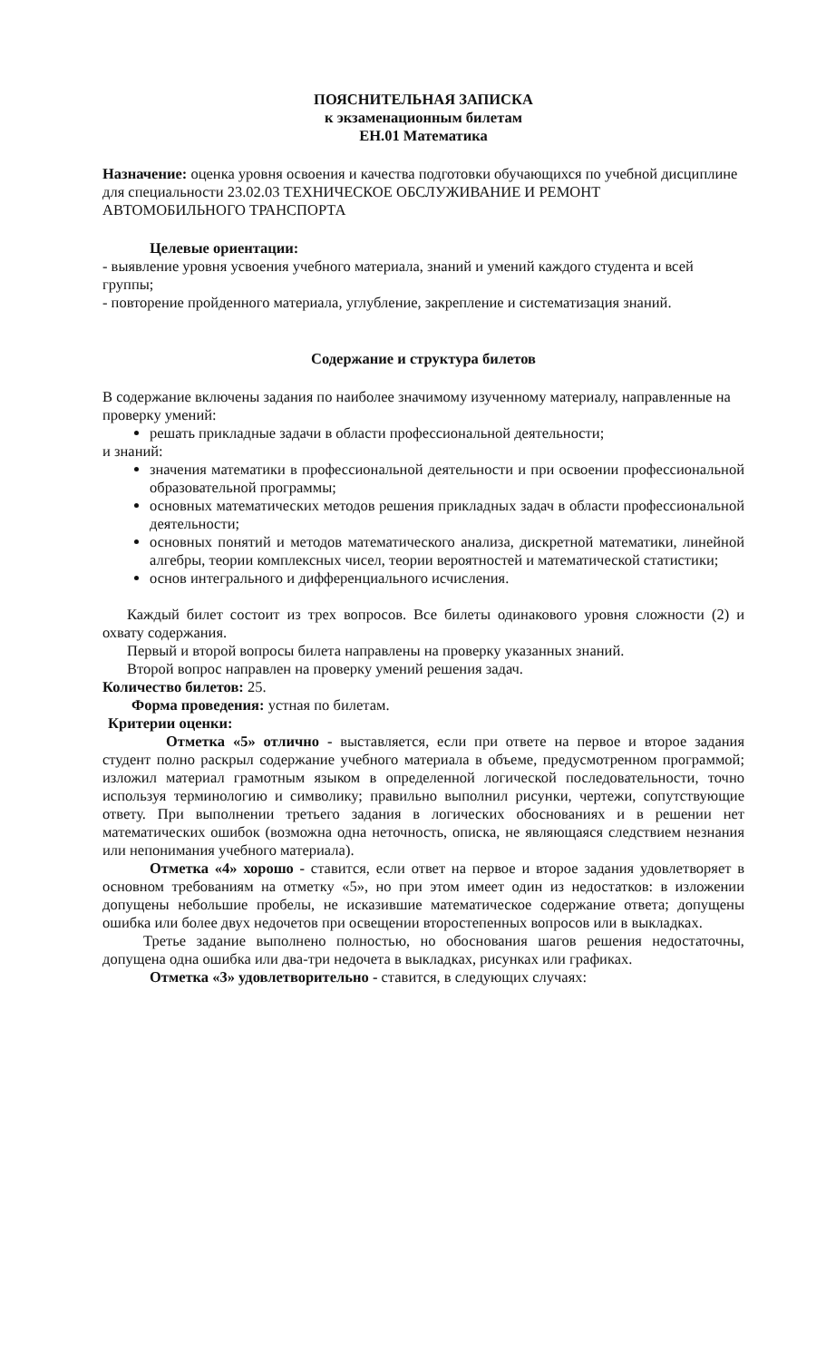ПОЯСНИТЕЛЬНАЯ ЗАПИСКА
к экзаменационным билетам
ЕН.01 Математика
Назначение: оценка уровня освоения и качества подготовки обучающихся по учебной дисциплине для специальности 23.02.03 ТЕХНИЧЕСКОЕ ОБСЛУЖИВАНИЕ И РЕМОНТ АВТОМОБИЛЬНОГО ТРАНСПОРТА
Целевые ориентации:
- выявление уровня усвоения учебного материала, знаний и умений каждого студента и всей группы;
- повторение пройденного материала, углубление, закрепление и систематизация знаний.
Содержание и структура билетов
В содержание включены задания по наиболее значимому изученному материалу, направленные на проверку умений:
решать прикладные задачи в области профессиональной деятельности;
и знаний:
значения математики в профессиональной деятельности и при освоении профессиональной образовательной программы;
основных математических методов решения прикладных задач в области профессиональной деятельности;
основных понятий и методов математического анализа, дискретной математики, линейной алгебры, теории комплексных чисел, теории вероятностей и математической статистики;
основ интегрального и дифференциального исчисления.
Каждый билет состоит из трех вопросов. Все билеты одинакового уровня сложности (2) и охвату содержания.
Первый и второй вопросы билета направлены на проверку указанных знаний.
Второй вопрос направлен на проверку умений решения задач.
Количество билетов: 25.
Форма проведения: устная по билетам.
Критерии оценки:
Отметка «5» отлично - выставляется, если при ответе на первое и второе задания студент полно раскрыл содержание учебного материала в объеме, предусмотренном программой; изложил материал грамотным языком в определенной логической последовательности, точно используя терминологию и символику; правильно выполнил рисунки, чертежи, сопутствующие ответу. При выполнении третьего задания в логических обоснованиях и в решении нет математических ошибок (возможна одна неточность, описка, не являющаяся следствием незнания или непонимания учебного материала).
Отметка «4» хорошо - ставится, если ответ на первое и второе задания удовлетворяет в основном требованиям на отметку «5», но при этом имеет один из недостатков: в изложении допущены небольшие пробелы, не исказившие математическое содержание ответа; допущены ошибка или более двух недочетов при освещении второстепенных вопросов или в выкладках.
Третье задание выполнено полностью, но обоснования шагов решения недостаточны, допущена одна ошибка или два-три недочета в выкладках, рисунках или графиках.
Отметка «3» удовлетворительно - ставится, в следующих случаях: